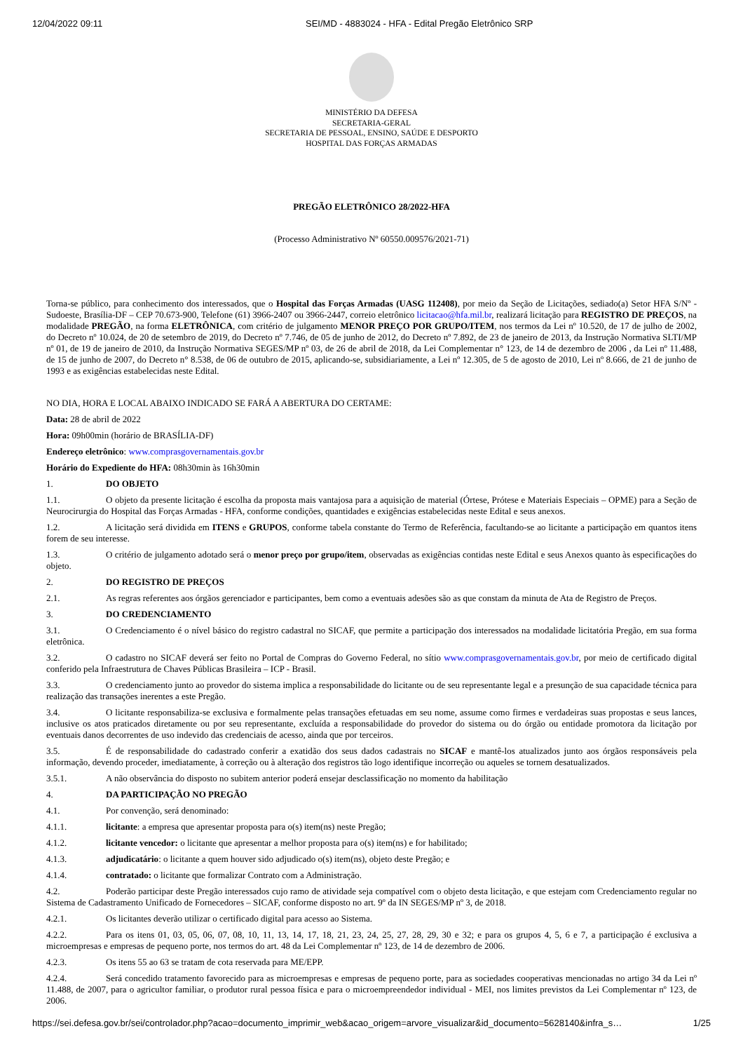12/04/2022 09:11 SEI/MD - 4883024 - HFA - Edital Pregão Eletrônico SRP
MINISTÉRIO DA DEFESA
SECRETARIA-GERAL
SECRETARIA DE PESSOAL, ENSINO, SAÚDE E DESPORTO
HOSPITAL DAS FORÇAS ARMADAS
PREGÃO ELETRÔNICO 28/2022-HFA
(Processo Administrativo Nº 60550.009576/2021-71)
Torna-se público, para conhecimento dos interessados, que o Hospital das Forças Armadas (UASG 112408), por meio da Seção de Licitações, sediado(a) Setor HFA S/Nº - Sudoeste, Brasília-DF – CEP 70.673-900, Telefone (61) 3966-2407 ou 3966-2447, correio eletrônico licitacao@hfa.mil.br, realizará licitação para REGISTRO DE PREÇOS, na modalidade PREGÃO, na forma ELETRÔNICA, com critério de julgamento MENOR PREÇO POR GRUPO/ITEM, nos termos da Lei nº 10.520, de 17 de julho de 2002, do Decreto nº 10.024, de 20 de setembro de 2019, do Decreto nº 7.746, de 05 de junho de 2012, do Decreto nº 7.892, de 23 de janeiro de 2013, da Instrução Normativa SLTI/MP nº 01, de 19 de janeiro de 2010, da Instrução Normativa SEGES/MP nº 03, de 26 de abril de 2018, da Lei Complementar n° 123, de 14 de dezembro de 2006 , da Lei nº 11.488, de 15 de junho de 2007, do Decreto n° 8.538, de 06 de outubro de 2015, aplicando-se, subsidiariamente, a Lei nº 12.305, de 5 de agosto de 2010, Lei nº 8.666, de 21 de junho de 1993 e as exigências estabelecidas neste Edital.
NO DIA, HORA E LOCAL ABAIXO INDICADO SE FARÁ A ABERTURA DO CERTAME:
Data: 28 de abril de 2022
Hora: 09h00min (horário de BRASÍLIA-DF)
Endereço eletrônico: www.comprasgovernamentais.gov.br
Horário do Expediente do HFA: 08h30min às 16h30min
1. DO OBJETO
1.1. O objeto da presente licitação é escolha da proposta mais vantajosa para a aquisição de material (Órtese, Prótese e Materiais Especiais – OPME) para a Seção de Neurocirurgia do Hospital das Forças Armadas - HFA, conforme condições, quantidades e exigências estabelecidas neste Edital e seus anexos.
1.2. A licitação será dividida em ITENS e GRUPOS, conforme tabela constante do Termo de Referência, facultando-se ao licitante a participação em quantos itens forem de seu interesse.
1.3. O critério de julgamento adotado será o menor preço por grupo/item, observadas as exigências contidas neste Edital e seus Anexos quanto às especificações do objeto.
2. DO REGISTRO DE PREÇOS
2.1. As regras referentes aos órgãos gerenciador e participantes, bem como a eventuais adesões são as que constam da minuta de Ata de Registro de Preços.
3. DO CREDENCIAMENTO
3.1. O Credenciamento é o nível básico do registro cadastral no SICAF, que permite a participação dos interessados na modalidade licitatória Pregão, em sua forma eletrônica.
3.2. O cadastro no SICAF deverá ser feito no Portal de Compras do Governo Federal, no sítio www.comprasgovernamentais.gov.br, por meio de certificado digital conferido pela Infraestrutura de Chaves Públicas Brasileira – ICP - Brasil.
3.3. O credenciamento junto ao provedor do sistema implica a responsabilidade do licitante ou de seu representante legal e a presunção de sua capacidade técnica para realização das transações inerentes a este Pregão.
3.4. O licitante responsabiliza-se exclusiva e formalmente pelas transações efetuadas em seu nome, assume como firmes e verdadeiras suas propostas e seus lances, inclusive os atos praticados diretamente ou por seu representante, excluída a responsabilidade do provedor do sistema ou do órgão ou entidade promotora da licitação por eventuais danos decorrentes de uso indevido das credenciais de acesso, ainda que por terceiros.
3.5. É de responsabilidade do cadastrado conferir a exatidão dos seus dados cadastrais no SICAF e mantê-los atualizados junto aos órgãos responsáveis pela informação, devendo proceder, imediatamente, à correção ou à alteração dos registros tão logo identifique incorreção ou aqueles se tornem desatualizados.
3.5.1. A não observância do disposto no subitem anterior poderá ensejar desclassificação no momento da habilitação
4. DA PARTICIPAÇÃO NO PREGÃO
4.1. Por convenção, será denominado:
4.1.1. licitante: a empresa que apresentar proposta para o(s) item(ns) neste Pregão;
4.1.2. licitante vencedor: o licitante que apresentar a melhor proposta para o(s) item(ns) e for habilitado;
4.1.3. adjudicatário: o licitante a quem houver sido adjudicado o(s) item(ns), objeto deste Pregão; e
4.1.4. contratado: o licitante que formalizar Contrato com a Administração.
4.2. Poderão participar deste Pregão interessados cujo ramo de atividade seja compatível com o objeto desta licitação, e que estejam com Credenciamento regular no Sistema de Cadastramento Unificado de Fornecedores – SICAF, conforme disposto no art. 9º da IN SEGES/MP nº 3, de 2018.
4.2.1. Os licitantes deverão utilizar o certificado digital para acesso ao Sistema.
4.2.2. Para os itens 01, 03, 05, 06, 07, 08, 10, 11, 13, 14, 17, 18, 21, 23, 24, 25, 27, 28, 29, 30 e 32; e para os grupos 4, 5, 6 e 7, a participação é exclusiva a microempresas e empresas de pequeno porte, nos termos do art. 48 da Lei Complementar nº 123, de 14 de dezembro de 2006.
4.2.3. Os itens 55 ao 63 se tratam de cota reservada para ME/EPP.
4.2.4. Será concedido tratamento favorecido para as microempresas e empresas de pequeno porte, para as sociedades cooperativas mencionadas no artigo 34 da Lei nº 11.488, de 2007, para o agricultor familiar, o produtor rural pessoa física e para o microempreendedor individual - MEI, nos limites previstos da Lei Complementar nº 123, de 2006.
https://sei.defesa.gov.br/sei/controlador.php?acao=documento_imprimir_web&acao_origem=arvore_visualizar&id_documento=5628140&infra_s… 1/25